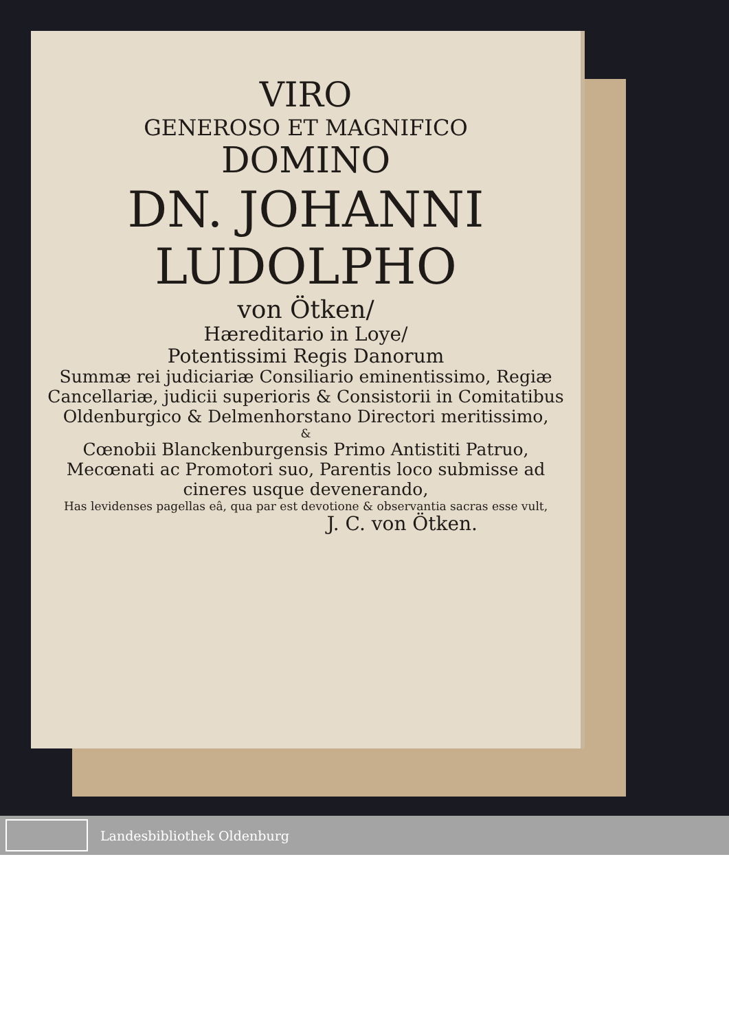VIRO
GENEROSO ET MAGNIFICO
DOMINO
DN. JOHANNI
LUDOLPHO
von Ötken/
Hæreditario in Loye/
Potentissimi Regis Danorum
Summæ rei judiciariæ Consiliario eminentissimo, Regiæ Cancellariæ, judicii superioris & Consistorii in Comitatibus Oldenburgico & Delmenhorstano Directori meritissimo,
&
Cœnobii Blanckenburgensis Primo Antistiti Patruo, Mecœnati ac Promotori suo, Parentis loco submisse ad cineres usque devenerando,
Has levidenses pagellas eâ, qua par est devotione & observantia sacras esse vult,
J. C. von Ötken.
Landesbibliothek Oldenburg